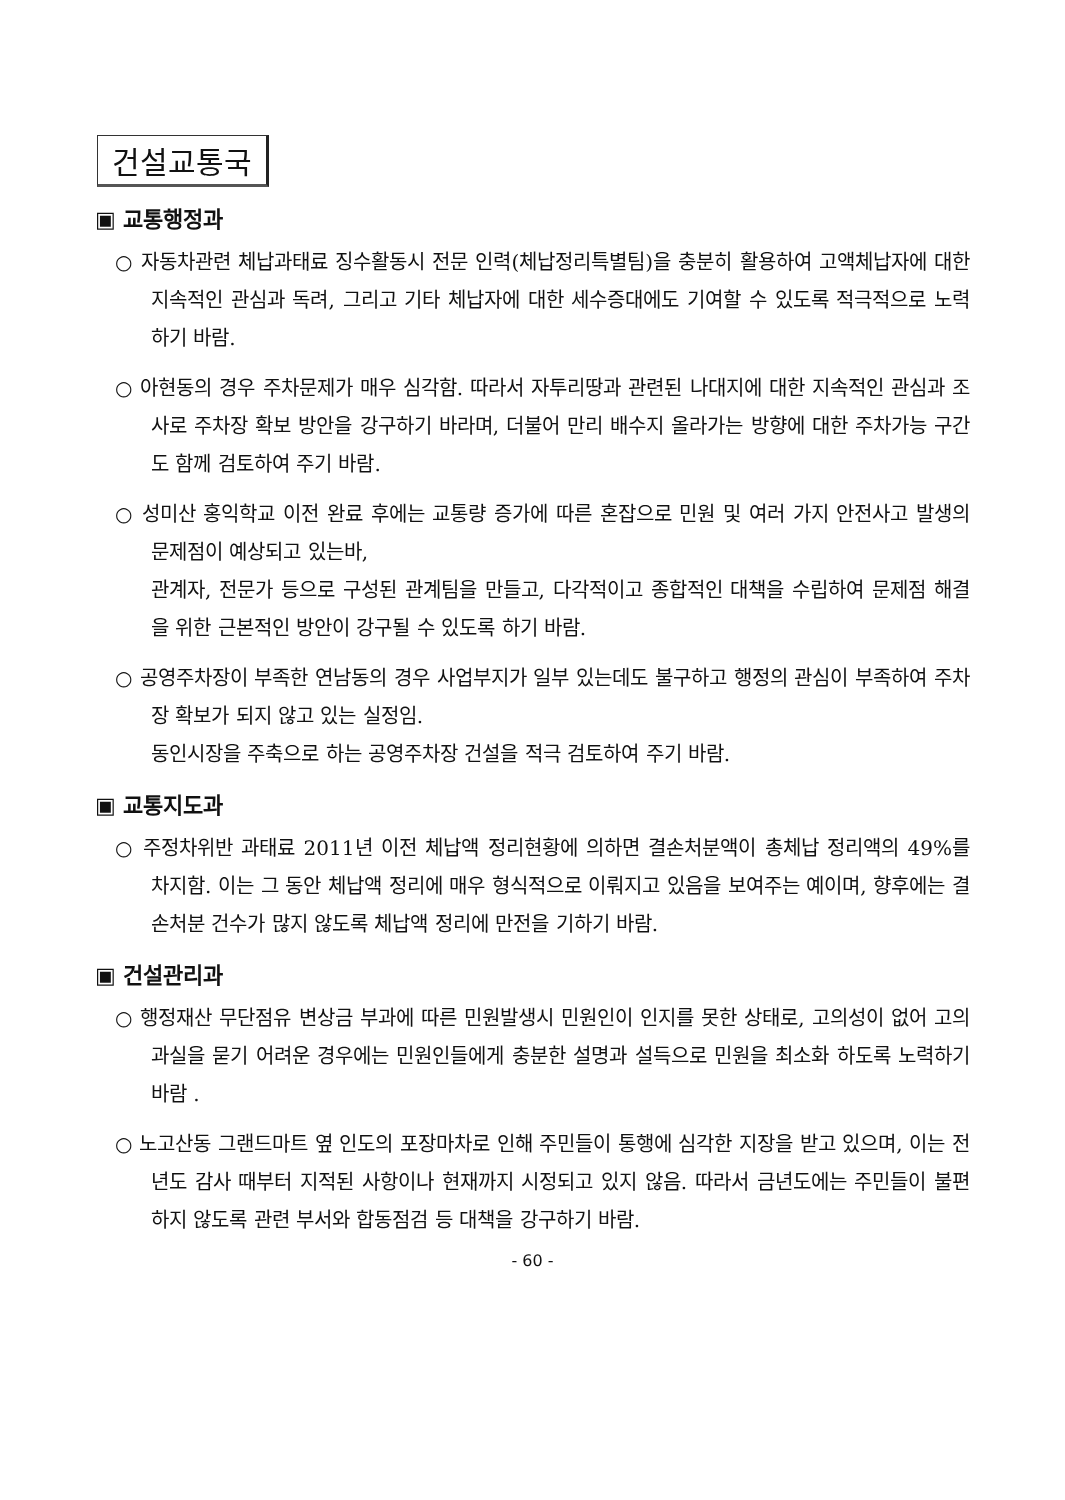건설교통국
▣ 교통행정과
○ 자동차관련 체납과태료 징수활동시 전문 인력(체납정리특별팀)을 충분히 활용하여 고액체납자에 대한 지속적인 관심과 독려, 그리고 기타 체납자에 대한 세수증대에도 기여할 수 있도록 적극적으로 노력하기 바람.
○ 아현동의 경우 주차문제가 매우 심각함. 따라서 자투리땅과 관련된 나대지에 대한 지속적인 관심과 조사로 주차장 확보 방안을 강구하기 바라며, 더불어 만리 배수지 올라가는 방향에 대한 주차가능 구간도 함께 검토하여 주기 바람.
○ 성미산 홍익학교 이전 완료 후에는 교통량 증가에 따른 혼잡으로 민원 및 여러 가지 안전사고 발생의 문제점이 예상되고 있는바,
관계자, 전문가 등으로 구성된 관계팀을 만들고, 다각적이고 종합적인 대책을 수립하여 문제점 해결을 위한 근본적인 방안이 강구될 수 있도록 하기 바람.
○ 공영주차장이 부족한 연남동의 경우 사업부지가 일부 있는데도 불구하고 행정의 관심이 부족하여 주차장 확보가 되지 않고 있는 실정임.
동인시장을 주축으로 하는 공영주차장 건설을 적극 검토하여 주기 바람.
▣ 교통지도과
○ 주정차위반 과태료 2011년 이전 체납액 정리현황에 의하면 결손처분액이 총체납 정리액의 49%를 차지함. 이는 그 동안 체납액 정리에 매우 형식적으로 이뤄지고 있음을 보여주는 예이며, 향후에는 결손처분 건수가 많지 않도록 체납액 정리에 만전을 기하기 바람.
▣ 건설관리과
○ 행정재산 무단점유 변상금 부과에 따른 민원발생시 민원인이 인지를 못한 상태로, 고의성이 없어 고의과실을 묻기 어려운 경우에는 민원인들에게 충분한 설명과 설득으로 민원을 최소화 하도록 노력하기 바람 .
○ 노고산동 그랜드마트 옆 인도의 포장마차로 인해 주민들이 통행에 심각한 지장을 받고 있으며, 이는 전년도 감사 때부터 지적된 사항이나 현재까지 시정되고 있지 않음. 따라서 금년도에는 주민들이 불편하지 않도록 관련 부서와 합동점검 등 대책을 강구하기 바람.
- 60 -